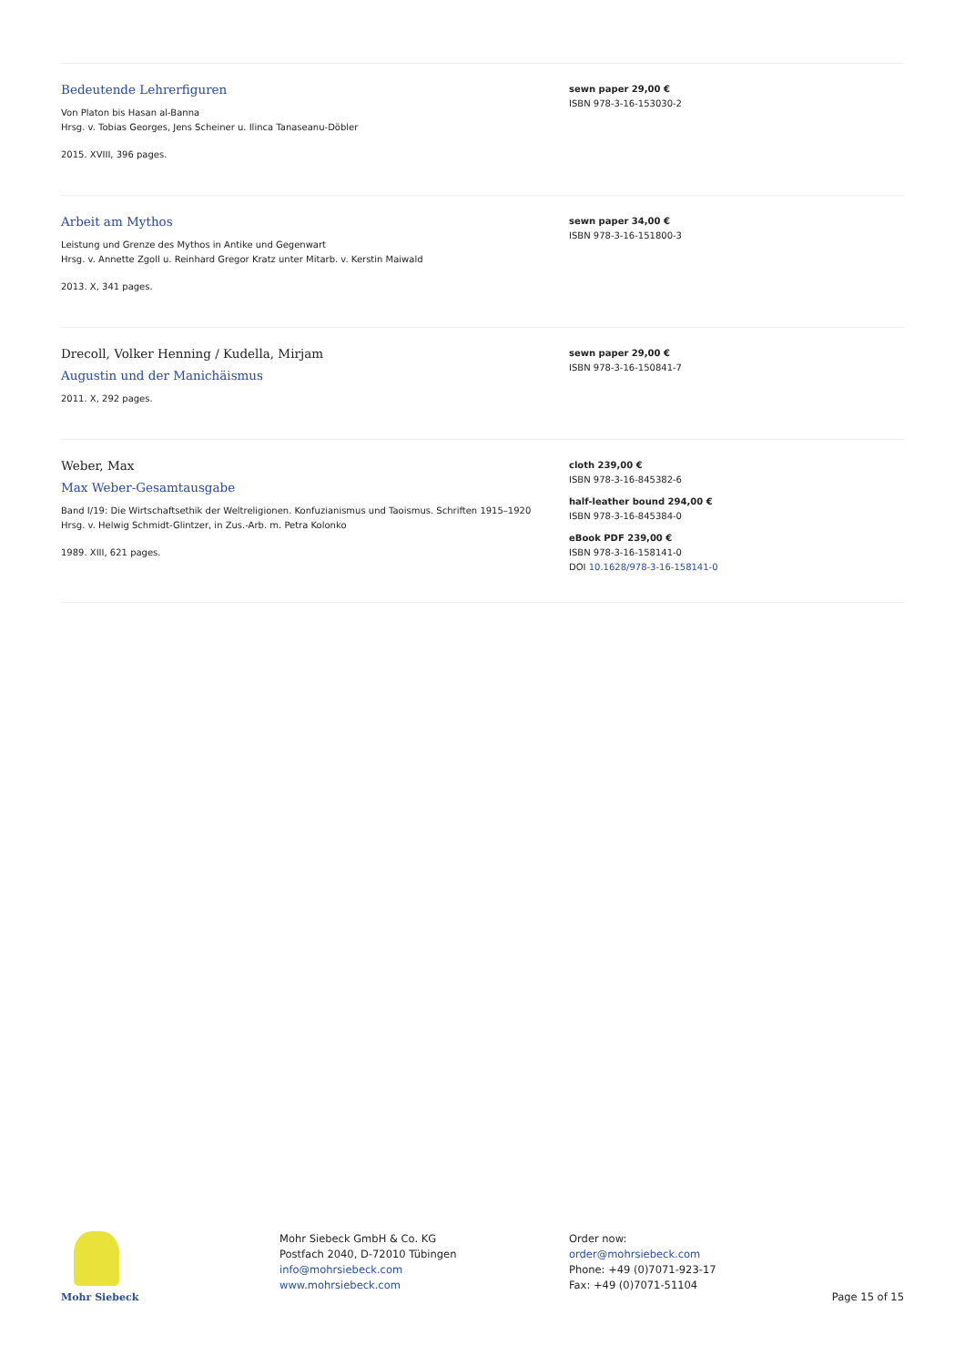Bedeutende Lehrerfiguren
Von Platon bis Hasan al-Banna
Hrsg. v. Tobias Georges, Jens Scheiner u. Ilinca Tanaseanu-Döbler
2015. XVIII, 396 pages.
sewn paper 29,00 €
ISBN 978-3-16-153030-2
Arbeit am Mythos
Leistung und Grenze des Mythos in Antike und Gegenwart
Hrsg. v. Annette Zgoll u. Reinhard Gregor Kratz unter Mitarb. v. Kerstin Maiwald
2013. X, 341 pages.
sewn paper 34,00 €
ISBN 978-3-16-151800-3
Drecoll, Volker Henning / Kudella, Mirjam
Augustin und der Manichäismus
2011. X, 292 pages.
sewn paper 29,00 €
ISBN 978-3-16-150841-7
Weber, Max
Max Weber-Gesamtausgabe
Band I/19: Die Wirtschaftsethik der Weltreligionen. Konfuzianismus und Taoismus. Schriften 1915–1920
Hrsg. v. Helwig Schmidt-Glintzer, in Zus.-Arb. m. Petra Kolonko
1989. XIII, 621 pages.
cloth 239,00 €
ISBN 978-3-16-845382-6
half-leather bound 294,00 €
ISBN 978-3-16-845384-0
eBook PDF 239,00 €
ISBN 978-3-16-158141-0
DOI 10.1628/978-3-16-158141-0
Mohr Siebeck
Mohr Siebeck GmbH & Co. KG
Postfach 2040, D-72010 Tübingen
info@mohrsiebeck.com
www.mohrsiebeck.com
Order now:
order@mohrsiebeck.com
Phone: +49 (0)7071-923-17
Fax: +49 (0)7071-51104
Page 15 of 15